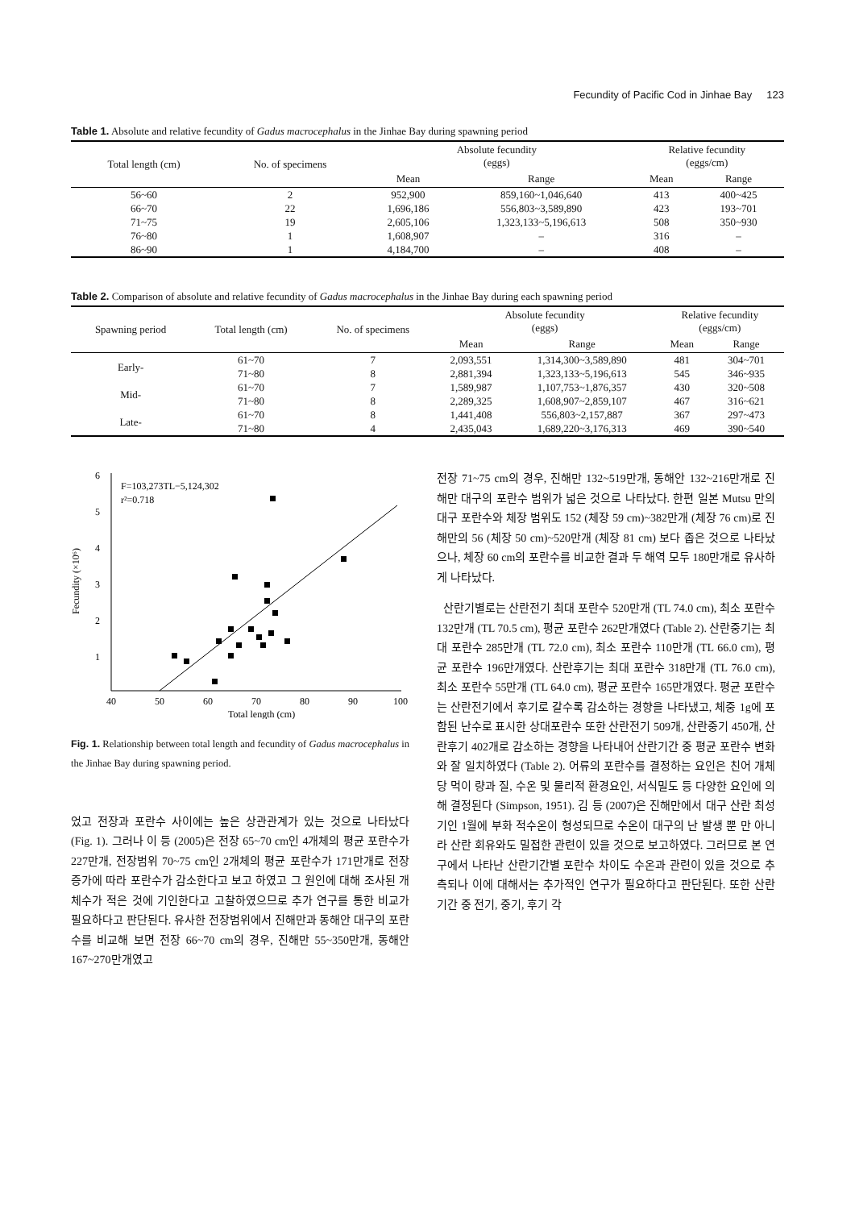Fecundity of Pacific Cod in Jinhae Bay 123
Table 1. Absolute and relative fecundity of Gadus macrocephalus in the Jinhae Bay during spawning period
| Total length (cm) | No. of specimens | Absolute fecundity (eggs) | | Relative fecundity (eggs/cm) | |
| --- | --- | --- | --- | --- | --- |
| | | Mean | Range | Mean | Range |
| 56~60 | 2 | 952,900 | 859,160~1,046,640 | 413 | 400~425 |
| 66~70 | 22 | 1,696,186 | 556,803~3,589,890 | 423 | 193~701 |
| 71~75 | 19 | 2,605,106 | 1,323,133~5,196,613 | 508 | 350~930 |
| 76~80 | 1 | 1,608,907 | – | 316 | – |
| 86~90 | 1 | 4,184,700 | – | 408 | – |
Table 2. Comparison of absolute and relative fecundity of Gadus macrocephalus in the Jinhae Bay during each spawning period
| Spawning period | Total length (cm) | No. of specimens | Absolute fecundity (eggs) | | Relative fecundity (eggs/cm) | |
| --- | --- | --- | --- | --- | --- | --- |
| | | | Mean | Range | Mean | Range |
| Early- | 61~70 | 7 | 2,093,551 | 1,314,300~3,589,890 | 481 | 304~701 |
| | 71~80 | 8 | 2,881,394 | 1,323,133~5,196,613 | 545 | 346~935 |
| Mid- | 61~70 | 7 | 1,589,987 | 1,107,753~1,876,357 | 430 | 320~508 |
| | 71~80 | 8 | 2,289,325 | 1,608,907~2,859,107 | 467 | 316~621 |
| Late- | 61~70 | 8 | 1,441,408 | 556,803~2,157,887 | 367 | 297~473 |
| | 71~80 | 4 | 2,435,043 | 1,689,220~3,176,313 | 469 | 390~540 |
6
5
4
3
2
1
40
50
60
70
80
90
100
Total length (cm)
Fecundity (×10⁶)
F=103,273TL−5,124,302
r²=0.718
Fig. 1. Relationship between total length and fecundity of Gadus macrocephalus in the Jinhae Bay during spawning period.
었고 전장과 포란수 사이에는 높은 상관관계가 있는 것으로 나타났다 (Fig. 1). 그러나 이 등 (2005)은 전장 65~70 cm인 4개체의 평균 포란수가 227만개, 전장범위 70~75 cm인 2개체의 평균 포란수가 171만개로 전장 증가에 따라 포란수가 감소한다고 보고 하였고 그 원인에 대해 조사된 개체수가 적은 것에 기인한다고 고찰하였으므로 추가 연구를 통한 비교가 필요하다고 판단된다. 유사한 전장범위에서 진해만과 동해안 대구의 포란수를 비교해 보면 전장 66~70 cm의 경우, 진해만 55~350만개, 동해안 167~270만개였고
전장 71~75 cm의 경우, 진해만 132~519만개, 동해안 132~216만개로 진해만 대구의 포란수 범위가 넓은 것으로 나타났다. 한편 일본 Mutsu 만의 대구 포란수와 체장 범위도 152 (체장 59 cm)~382만개 (체장 76 cm)로 진해만의 56 (체장 50 cm)~520만개 (체장 81 cm) 보다 좁은 것으로 나타났으나, 체장 60 cm의 포란수를 비교한 결과 두 해역 모두 180만개로 유사하게 나타났다.
산란기별로는 산란전기 최대 포란수 520만개 (TL 74.0 cm), 최소 포란수 132만개 (TL 70.5 cm), 평균 포란수 262만개였다 (Table 2). 산란중기는 최대 포란수 285만개 (TL 72.0 cm), 최소 포란수 110만개 (TL 66.0 cm), 평균 포란수 196만개였다. 산란후기는 최대 포란수 318만개 (TL 76.0 cm), 최소 포란수 55만개 (TL 64.0 cm), 평균 포란수 165만개였다. 평균 포란수는 산란전기에서 후기로 갈수록 감소하는 경향을 나타냈고, 체중 1g에 포함된 난수로 표시한 상대포란수 또한 산란전기 509개, 산란중기 450개, 산란후기 402개로 감소하는 경향을 나타내어 산란기간 중 평균 포란수 변화와 잘 일치하였다 (Table 2). 어류의 포란수를 결정하는 요인은 친어 개체당 먹이 량과 질, 수온 및 물리적 환경요인, 서식밀도 등 다양한 요인에 의해 결정된다 (Simpson, 1951). 김 등 (2007)은 진해만에서 대구 산란 최성기인 1월에 부화 적수온이 형성되므로 수온이 대구의 난 발생 뿐 만 아니라 산란 회유와도 밀접한 관련이 있을 것으로 보고하였다. 그러므로 본 연구에서 나타난 산란기간별 포란수 차이도 수온과 관련이 있을 것으로 추측되나 이에 대해서는 추가적인 연구가 필요하다고 판단된다. 또한 산란기간 중 전기, 중기, 후기 각